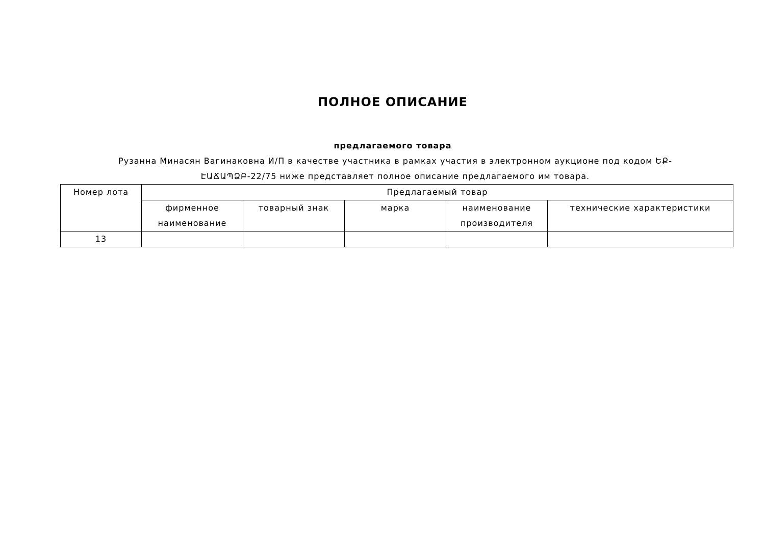ПОЛНОЕ ОПИСАНИЕ
предлагаемого товара
Рузанна Минасян Вагинаковна И/П в качестве участника в рамках участия в электронном аукционе под кодом ԵՔ-ԷԱՃԱՊՁԲ-22/75 ниже представляет полное описание предлагаемого им товара.
| Номер лота | Предлагаемый товар | | | | |
| --- | --- | --- | --- | --- | --- |
| | фирменное наименование | товарный знак | марка | наименование производителя | технические характеристики |
| 13 | | | | | |